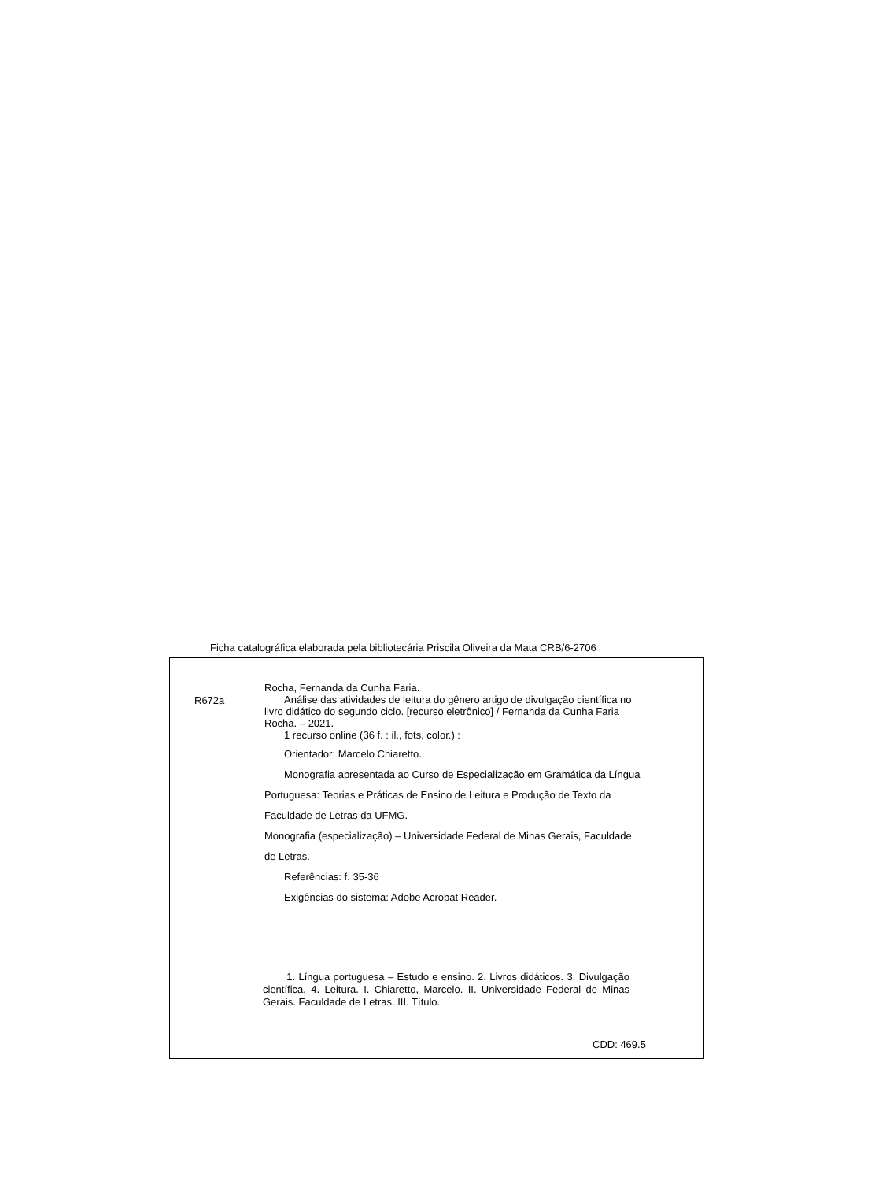Ficha catalográfica elaborada pela bibliotecária Priscila Oliveira da Mata CRB/6-2706
R672a
Rocha, Fernanda da Cunha Faria.
Análise das atividades de leitura do gênero artigo de divulgação científica no livro didático do segundo ciclo. [recurso eletrônico] / Fernanda da Cunha Faria Rocha. – 2021.
1 recurso online (36 f. : il., fots, color.) :
Orientador: Marcelo Chiaretto.
Monografia apresentada ao Curso de Especialização em Gramática da Língua Portuguesa: Teorias e Práticas de Ensino de Leitura e Produção de Texto da Faculdade de Letras da UFMG.
Monografia (especialização) – Universidade Federal de Minas Gerais, Faculdade de Letras.
Referências: f. 35-36
Exigências do sistema: Adobe Acrobat Reader.
1. Língua portuguesa – Estudo e ensino. 2. Livros didáticos. 3. Divulgação científica. 4. Leitura. I. Chiaretto, Marcelo. II. Universidade Federal de Minas Gerais. Faculdade de Letras. III. Título.
CDD: 469.5